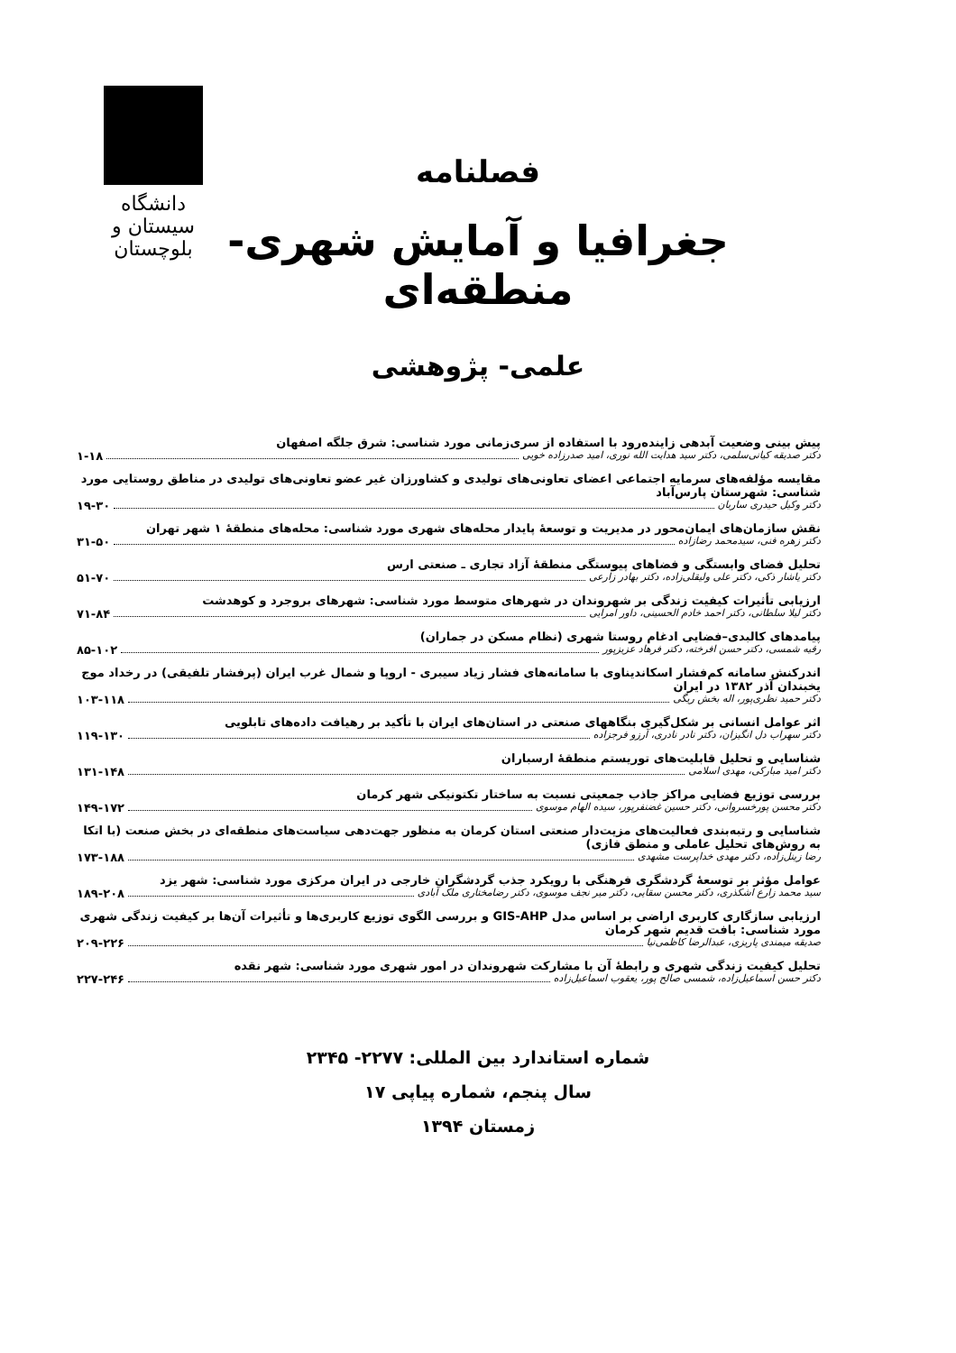دانشگاه سیستان و بلوچستان
فصلنامه
جغرافیا و آمایش شهری- منطقه‌ای
علمی- پژوهشی
پیش بینی وضعیت آبدهی زاینده‌رود با استفاده از سری‌زمانی مورد شناسی: شرق جلگه اصفهان
دکتر صدیقه کیانی‌سلمی، دکتر سید هدایت الله نوری، امید صدرزاده خویی ۱-۱۸
مقایسه مؤلفه‌های سرمایه اجتماعی اعضای تعاونی‌های تولیدی و کشاورزان غیر عضو تعاونی‌های تولیدی در مناطق روستایی مورد شناسی: شهرستان پارس‌آباد
دکتر وکیل حیدری ساربان ۱۹-۳۰
نقش سازمان‌های ایمان‌محور در مدیریت و توسعهٔ پایدار محله‌های شهری مورد شناسی: محله‌های منطقهٔ ۱ شهر تهران
دکتر زهره فنی، سیدمحمد رضازاده ۳۱-۵۰
تحلیل فضای وابستگی و فضاهای پیوستگی منطقهٔ آزاد تجاری ـ صنعتی ارس
دکتر یاشار ذکی، دکتر علی ولیقلی‌زاده، دکتر بهادر زارعی ۵۱-۷۰
ارزیابی تأثیرات کیفیت زندگی بر شهروندان در شهرهای متوسط مورد شناسی: شهرهای بروجرد و کوهدشت
دکتر لیلا سلطانی، دکتر احمد خادم الحسینی، داور امرایی ۷۱-۸۴
پیامدهای کالبدی–فضایی ادغام روستا شهری (نظام مسکن در جماران)
رقیه شمسی، دکتر حسن افرخته، دکتر فرهاد عزیزپور ۸۵-۱۰۲
اندرکنش سامانه کم‌فشار اسکاندیناوی با سامانه‌های فشار زیاد سیبری - اروپا و شمال غرب ایران (پرفشار تلفیقی) در رخداد موج یخبندان آذر ۱۳۸۲ در ایران
دکتر حمید نظری‌پور، اله بخش ریگی ۱۰۳-۱۱۸
اثر عوامل انسانی بر شکل‌گیری بنگاههای صنعتی در استان‌های ایران با تأکید بر رهیافت داده‌های تابلویی
دکتر سهراب دل انگیزان، دکتر نادر نادری، آرزو فرجزاده ۱۱۹-۱۳۰
شناسایی و تحلیل قابلیت‌های توریستم منطقهٔ ارسباران
دکتر امید مبارکی، مهدی اسلامی ۱۳۱-۱۴۸
بررسی توزیع فضایی مراکز جاذب جمعیتی نسبت به ساختار تکتونیکی شهر کرمان
دکتر محسن پورخسروانی، دکتر حسین غضنفرپور، سیده الهام موسوی ۱۴۹-۱۷۲
شناسایی و رتبه‌بندی فعالیت‌های مزیت‌دار صنعتی استان کرمان به منظور جهت‌دهی سیاست‌های منطقه‌ای در بخش صنعت (با اتکا به روش‌های تحلیل عاملی و منطق فازی)
رضا زینل‌زاده، دکتر مهدی خداپرست مشهدی ۱۷۳-۱۸۸
عوامل مؤثر بر توسعهٔ گردشگری فرهنگی با رویکرد جذب گردشگران خارجی در ایران مرکزی مورد شناسی: شهر یزد
سید محمد زارع اشکذری، دکتر محسن سقایی، دکتر میر نجف موسوی، دکتر رضامختاری ملک آبادی ۱۸۹-۲۰۸
ارزیابی سازگاری کاربری اراضی بر اساس مدل GIS-AHP و بررسی الگوی توزیع کاربری‌ها و تأثیرات آن‌ها بر کیفیت زندگی شهری مورد شناسی: بافت قدیم شهر کرمان
صدیقه میمندی پاریزی، عبدالرضا کاظمی‌نیا ۲۰۹-۲۲۶
تحلیل کیفیت زندگی شهری و رابطهٔ آن با مشارکت شهروندان در امور شهری مورد شناسی: شهر نقده
دکتر حسن اسماعیل‌زاده، شمسی صالح پور، یعقوب اسماعیل‌زاده ۲۲۷-۲۴۶
شماره استاندارد بین المللی: ۲۲۷۷- ۲۳۴۵
سال پنجم، شماره پیاپی ۱۷
زمستان ۱۳۹۴